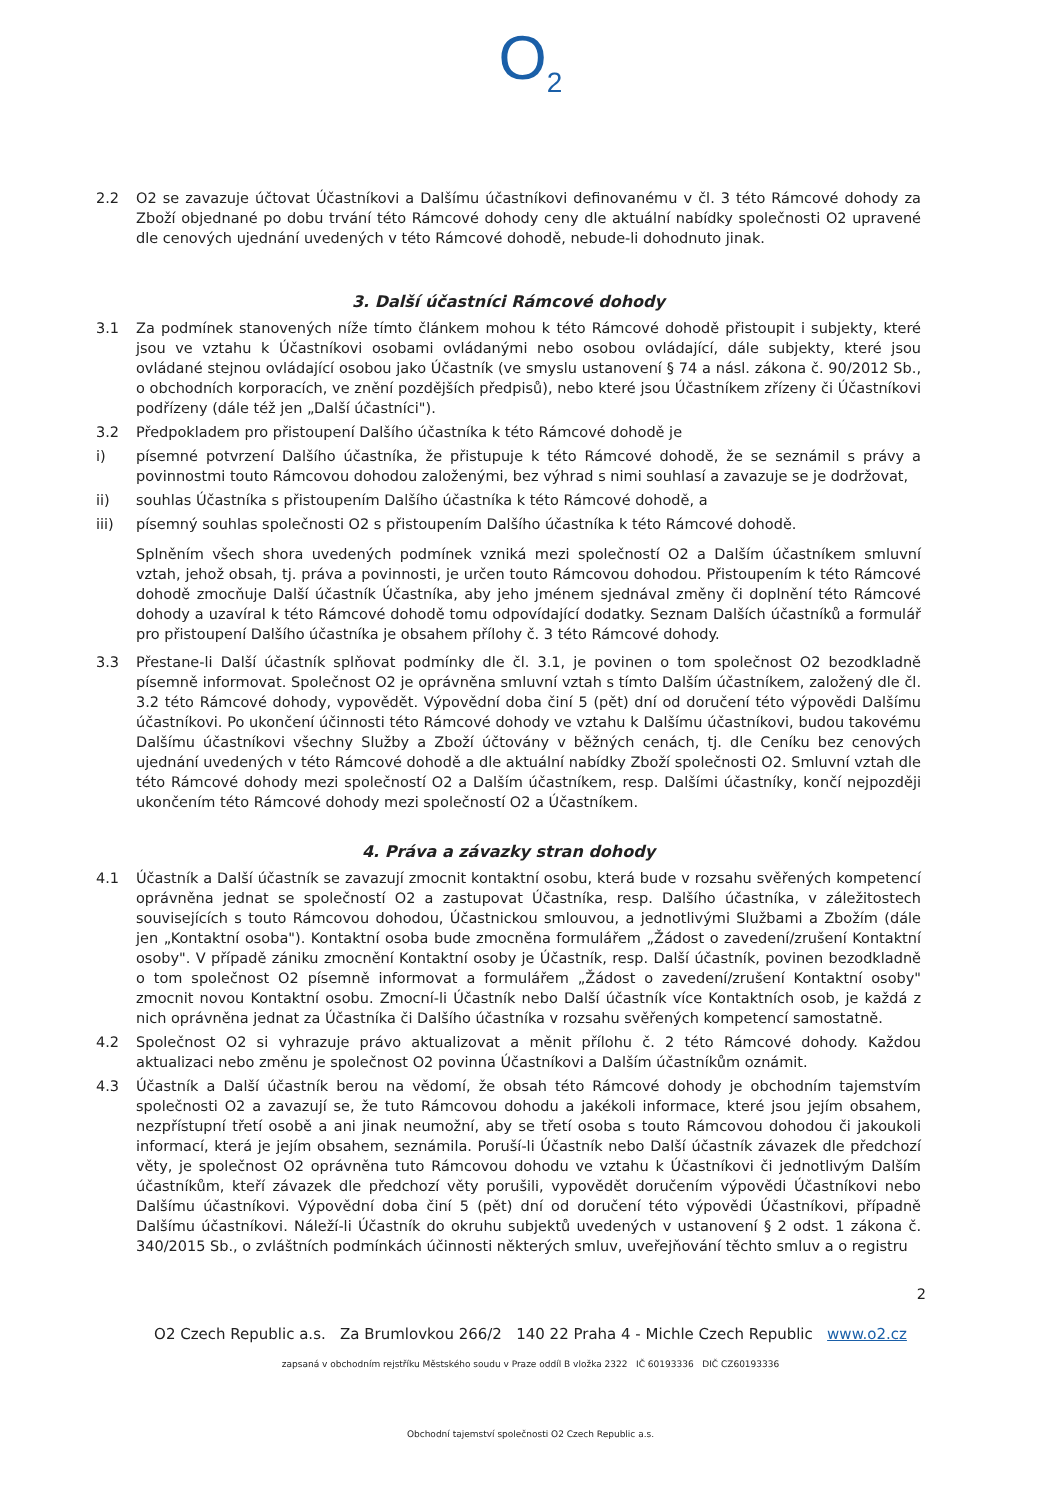O<sub>2</sub>
2.2 O2 se zavazuje účtovat Účastníkovi a Dalšímu účastníkovi definovanému v čl. 3 této Rámcové dohody za Zboží objednané po dobu trvání této Rámcové dohody ceny dle aktuální nabídky společnosti O2 upravené dle cenových ujednání uvedených v této Rámcové dohodě, nebude-li dohodnuto jinak.
3. Další účastníci Rámcové dohody
3.1 Za podmínek stanovených níže tímto článkem mohou k této Rámcové dohodě přistoupit i subjekty, které jsou ve vztahu k Účastníkovi osobami ovládanými nebo osobou ovládající, dále subjekty, které jsou ovládané stejnou ovládající osobou jako Účastník (ve smyslu ustanovení § 74 a násl. zákona č. 90/2012 Sb., o obchodních korporacích, ve znění pozdějších předpisů), nebo které jsou Účastníkem zřízeny či Účastníkovi podřízeny (dále též jen „Další účastníci").
3.2 Předpokladem pro přistoupení Dalšího účastníka k této Rámcové dohodě je
i) písemné potvrzení Dalšího účastníka, že přistupuje k této Rámcové dohodě, že se seznámil s právy a povinnostmi touto Rámcovou dohodou založenými, bez výhrad s nimi souhlasí a zavazuje se je dodržovat,
ii) souhlas Účastníka s přistoupením Dalšího účastníka k této Rámcové dohodě, a
iii) písemný souhlas společnosti O2 s přistoupením Dalšího účastníka k této Rámcové dohodě.
Splněním všech shora uvedených podmínek vzniká mezi společností O2 a Dalším účastníkem smluvní vztah, jehož obsah, tj. práva a povinnosti, je určen touto Rámcovou dohodou. Přistoupením k této Rámcové dohodě zmocňuje Další účastník Účastníka, aby jeho jménem sjednával změny či doplnění této Rámcové dohody a uzavíral k této Rámcové dohodě tomu odpovídající dodatky. Seznam Dalších účastníků a formulář pro přistoupení Dalšího účastníka je obsahem přílohy č. 3 této Rámcové dohody.
3.3 Přestane-li Další účastník splňovat podmínky dle čl. 3.1, je povinen o tom společnost O2 bezodkladně písemně informovat. Společnost O2 je oprávněna smluvní vztah s tímto Dalším účastníkem, založený dle čl. 3.2 této Rámcové dohody, vypovědět. Výpovědní doba činí 5 (pět) dní od doručení této výpovědi Dalšímu účastníkovi. Po ukončení účinnosti této Rámcové dohody ve vztahu k Dalšímu účastníkovi, budou takovému Dalšímu účastníkovi všechny Služby a Zboží účtovány v běžných cenách, tj. dle Ceníku bez cenových ujednání uvedených v této Rámcové dohodě a dle aktuální nabídky Zboží společnosti O2. Smluvní vztah dle této Rámcové dohody mezi společností O2 a Dalším účastníkem, resp. Dalšími účastníky, končí nejpozději ukončením této Rámcové dohody mezi společností O2 a Účastníkem.
4. Práva a závazky stran dohody
4.1 Účastník a Další účastník se zavazují zmocnit kontaktní osobu, která bude v rozsahu svěřených kompetencí oprávněna jednat se společností O2 a zastupovat Účastníka, resp. Dalšího účastníka, v záležitostech souvisejících s touto Rámcovou dohodou, Účastnickou smlouvou, a jednotlivými Službami a Zbožím (dále jen „Kontaktní osoba"). Kontaktní osoba bude zmocněna formulářem „Žádost o zavedení/zrušení Kontaktní osoby". V případě zániku zmocnění Kontaktní osoby je Účastník, resp. Další účastník, povinen bezodkladně o tom společnost O2 písemně informovat a formulářem „Žádost o zavedení/zrušení Kontaktní osoby" zmocnit novou Kontaktní osobu. Zmocní-li Účastník nebo Další účastník více Kontaktních osob, je každá z nich oprávněna jednat za Účastníka či Dalšího účastníka v rozsahu svěřených kompetencí samostatně.
4.2 Společnost O2 si vyhrazuje právo aktualizovat a měnit přílohu č. 2 této Rámcové dohody. Každou aktualizaci nebo změnu je společnost O2 povinna Účastníkovi a Dalším účastníkům oznámit.
4.3 Účastník a Další účastník berou na vědomí, že obsah této Rámcové dohody je obchodním tajemstvím společnosti O2 a zavazují se, že tuto Rámcovou dohodu a jakékoli informace, které jsou jejím obsahem, nezpřístupní třetí osobě a ani jinak neumožní, aby se třetí osoba s touto Rámcovou dohodou či jakoukoli informací, která je jejím obsahem, seznámila. Poruší-li Účastník nebo Další účastník závazek dle předchozí věty, je společnost O2 oprávněna tuto Rámcovou dohodu ve vztahu k Účastníkovi či jednotlivým Dalším účastníkům, kteří závazek dle předchozí věty porušili, vypovědět doručením výpovědi Účastníkovi nebo Dalšímu účastníkovi. Výpovědní doba činí 5 (pět) dní od doručení této výpovědi Účastníkovi, případně Dalšímu účastníkovi. Náleží-li Účastník do okruhu subjektů uvedených v ustanovení § 2 odst. 1 zákona č. 340/2015 Sb., o zvláštních podmínkách účinnosti některých smluv, uveřejňování těchto smluv a o registru
2
O2 Czech Republic a.s. Za Brumlovkou 266/2 140 22 Praha 4 - Michle Czech Republic www.o2.cz
zapsaná v obchodním rejstříku Městského soudu v Praze oddíl B vložka 2322 IČ 60193336 DIČ CZ60193336
Obchodní tajemství společnosti O2 Czech Republic a.s.